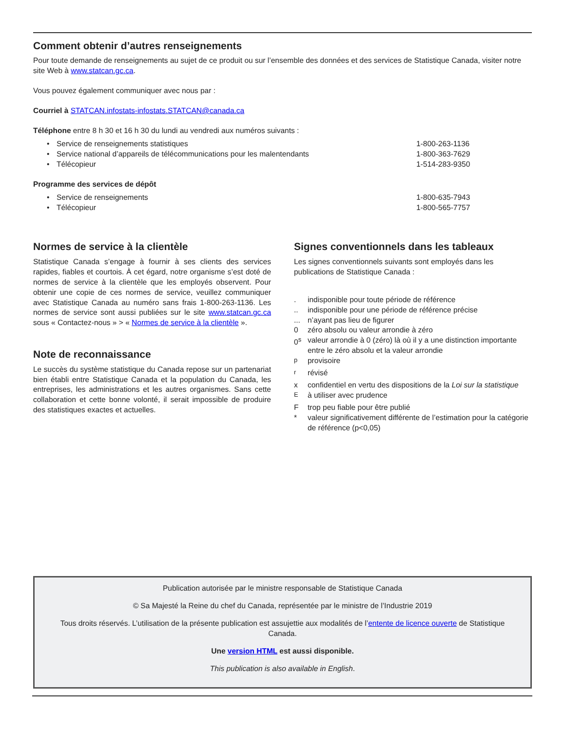Comment obtenir d’autres renseignements
Pour toute demande de renseignements au sujet de ce produit ou sur l’ensemble des données et des services de Statistique Canada, visiter notre site Web à www.statcan.gc.ca.
Vous pouvez également communiquer avec nous par :
Courriel à STATCAN.infostats-infostats.STATCAN@canada.ca
Téléphone entre 8 h 30 et 16 h 30 du lundi au vendredi aux numéros suivants :
• Service de renseignements statistiques 1-800-263-1136
• Service national d’appareils de télécommunications pour les malentendants 1-800-363-7629
• Télécopieur 1-514-283-9350
Programme des services de dépôt
• Service de renseignements 1-800-635-7943
• Télécopieur 1-800-565-7757
Normes de service à la clientèle
Statistique Canada s’engage à fournir à ses clients des services rapides, fiables et courtois. À cet égard, notre organisme s’est doté de normes de service à la clientèle que les employés observent. Pour obtenir une copie de ces normes de service, veuillez communiquer avec Statistique Canada au numéro sans frais 1-800-263-1136. Les normes de service sont aussi publiées sur le site www.statcan.gc.ca sous « Contactez-nous » > « Normes de service à la clientèle ».
Note de reconnaissance
Le succès du système statistique du Canada repose sur un partenariat bien établi entre Statistique Canada et la population du Canada, les entreprises, les administrations et les autres organismes. Sans cette collaboration et cette bonne volonté, il serait impossible de produire des statistiques exactes et actuelles.
Signes conventionnels dans les tableaux
Les signes conventionnels suivants sont employés dans les publications de Statistique Canada :
. indisponible pour toute période de référence
.. indisponible pour une période de référence précise
... n’ayant pas lieu de figurer
0 zéro absolu ou valeur arrondie à zéro
0<sup>s</sup> valeur arrondie à 0 (zéro) là où il y a une distinction importante entre le zéro absolu et la valeur arrondie
<sup>p</sup> provisoire
<sup>r</sup> révisé
x confidentiel en vertu des dispositions de la Loi sur la statistique
<sup>E</sup>à utiliser avec prudence
Ftrop peu fiable pour être publié
* valeur significativement différente de l’estimation pour la catégorie de référence (p<0,05)
Publication autorisée par le ministre responsable de Statistique Canada
© Sa Majesté la Reine du chef du Canada, représentée par le ministre de l’Industrie 2019
Tous droits réservés. L’utilisation de la présente publication est assujettie aux modalités de l’entente de licence ouverte de Statistique Canada.
Une version HTML est aussi disponible.
This publication is also available in English.